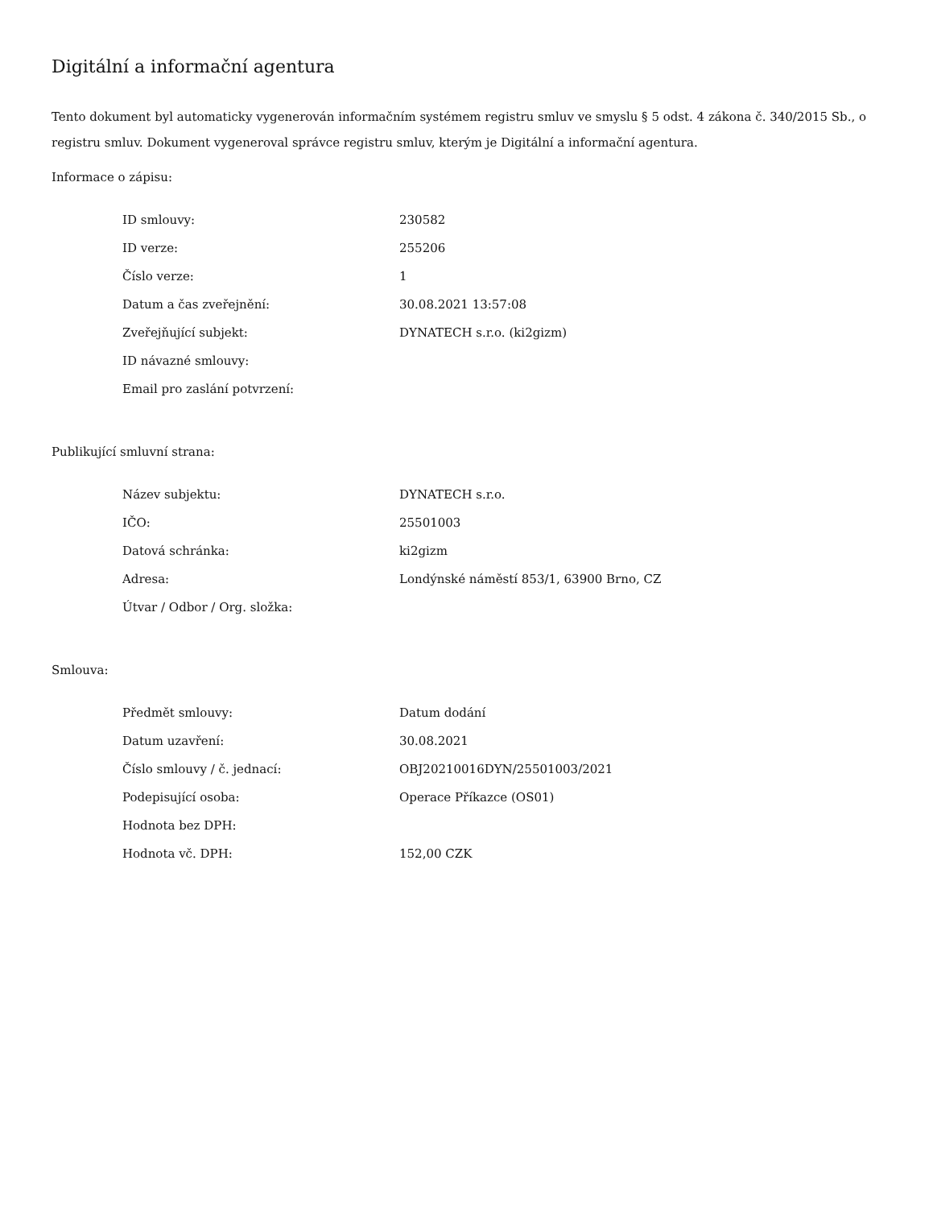Digitální a informační agentura
Tento dokument byl automaticky vygenerován informačním systémem registru smluv ve smyslu § 5 odst. 4 zákona č. 340/2015 Sb., o registru smluv. Dokument vygeneroval správce registru smluv, kterým je Digitální a informační agentura.
Informace o zápisu:
| ID smlouvy: | 230582 |
| ID verze: | 255206 |
| Číslo verze: | 1 |
| Datum a čas zveřejnění: | 30.08.2021 13:57:08 |
| Zveřejňující subjekt: | DYNATECH s.r.o. (ki2gizm) |
| ID návazné smlouvy: | |
| Email pro zaslání potvrzení: | |
Publikující smluvní strana:
| Název subjektu: | DYNATECH s.r.o. |
| IČO: | 25501003 |
| Datová schránka: | ki2gizm |
| Adresa: | Londýnské náměstí 853/1, 63900 Brno, CZ |
| Útvar / Odbor / Org. složka: | |
Smlouva:
| Předmět smlouvy: | Datum dodání |
| Datum uzavření: | 30.08.2021 |
| Číslo smlouvy / č. jednací: | OBJ20210016DYN/25501003/2021 |
| Podepisující osoba: | Operace Příkazce (OS01) |
| Hodnota bez DPH: | |
| Hodnota vč. DPH: | 152,00 CZK |